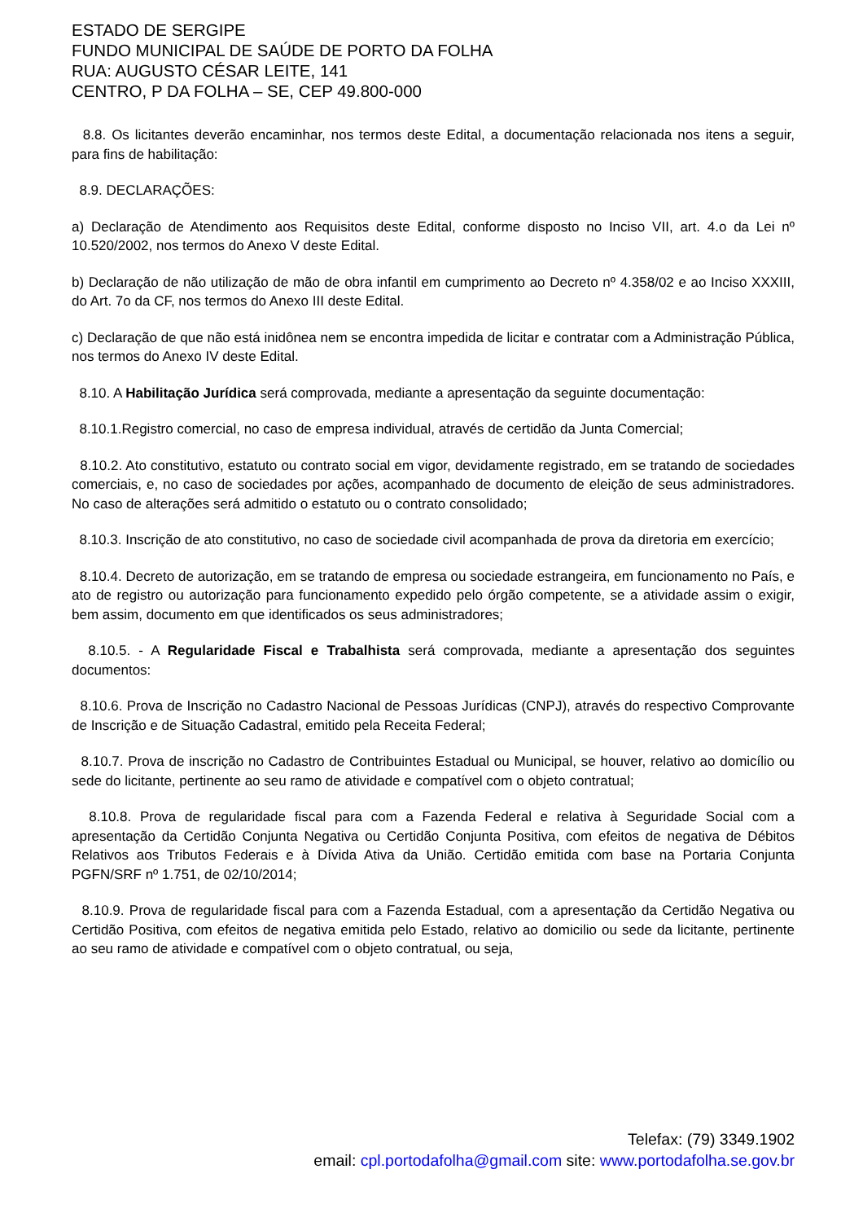ESTADO DE SERGIPE
FUNDO MUNICIPAL DE SAÚDE DE PORTO DA FOLHA
RUA: AUGUSTO CÉSAR LEITE, 141
CENTRO, P DA FOLHA – SE, CEP 49.800-000
8.8. Os licitantes deverão encaminhar, nos termos deste Edital, a documentação relacionada nos itens a seguir, para fins de habilitação:
8.9. DECLARAÇÕES:
a) Declaração de Atendimento aos Requisitos deste Edital, conforme disposto no Inciso VII, art. 4.o da Lei nº 10.520/2002, nos termos do Anexo V deste Edital.
b) Declaração de não utilização de mão de obra infantil em cumprimento ao Decreto nº 4.358/02 e ao Inciso XXXIII, do Art. 7o da CF, nos termos do Anexo III deste Edital.
c) Declaração de que não está inidônea nem se encontra impedida de licitar e contratar com a Administração Pública, nos termos do Anexo IV deste Edital.
8.10. A Habilitação Jurídica será comprovada, mediante a apresentação da seguinte documentação:
8.10.1.Registro comercial, no caso de empresa individual, através de certidão da Junta Comercial;
8.10.2. Ato constitutivo, estatuto ou contrato social em vigor, devidamente registrado, em se tratando de sociedades comerciais, e, no caso de sociedades por ações, acompanhado de documento de eleição de seus administradores. No caso de alterações será admitido o estatuto ou o contrato consolidado;
8.10.3. Inscrição de ato constitutivo, no caso de sociedade civil acompanhada de prova da diretoria em exercício;
8.10.4. Decreto de autorização, em se tratando de empresa ou sociedade estrangeira, em funcionamento no País, e ato de registro ou autorização para funcionamento expedido pelo órgão competente, se a atividade assim o exigir, bem assim, documento em que identificados os seus administradores;
8.10.5. - A Regularidade Fiscal e Trabalhista será comprovada, mediante a apresentação dos seguintes documentos:
8.10.6. Prova de Inscrição no Cadastro Nacional de Pessoas Jurídicas (CNPJ), através do respectivo Comprovante de Inscrição e de Situação Cadastral, emitido pela Receita Federal;
8.10.7. Prova de inscrição no Cadastro de Contribuintes Estadual ou Municipal, se houver, relativo ao domicílio ou sede do licitante, pertinente ao seu ramo de atividade e compatível com o objeto contratual;
8.10.8. Prova de regularidade fiscal para com a Fazenda Federal e relativa à Seguridade Social com a apresentação da Certidão Conjunta Negativa ou Certidão Conjunta Positiva, com efeitos de negativa de Débitos Relativos aos Tributos Federais e à Dívida Ativa da União. Certidão emitida com base na Portaria Conjunta PGFN/SRF nº 1.751, de 02/10/2014;
8.10.9. Prova de regularidade fiscal para com a Fazenda Estadual, com a apresentação da Certidão Negativa ou Certidão Positiva, com efeitos de negativa emitida pelo Estado, relativo ao domicilio ou sede da licitante, pertinente ao seu ramo de atividade e compatível com o objeto contratual, ou seja,
Telefax: (79) 3349.1902
email: cpl.portodafolha@gmail.com site: www.portodafolha.se.gov.br